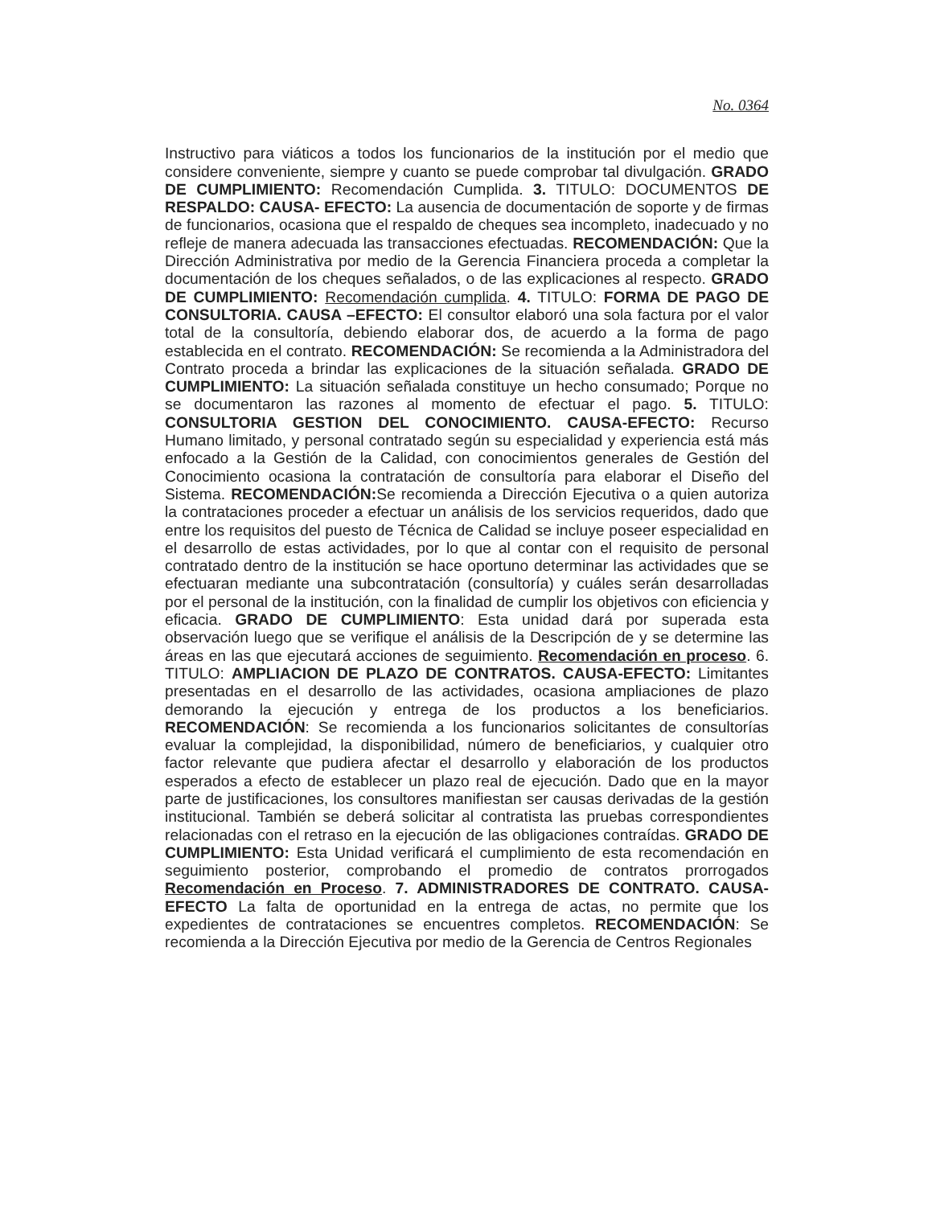No. 0364
Instructivo para viáticos a todos los funcionarios de la institución por el medio que considere conveniente, siempre y cuanto se puede comprobar tal divulgación. GRADO DE CUMPLIMIENTO: Recomendación Cumplida. 3. TITULO: DOCUMENTOS DE RESPALDO: CAUSA- EFECTO: La ausencia de documentación de soporte y de firmas de funcionarios, ocasiona que el respaldo de cheques sea incompleto, inadecuado y no refleje de manera adecuada las transacciones efectuadas. RECOMENDACIÓN: Que la Dirección Administrativa por medio de la Gerencia Financiera proceda a completar la documentación de los cheques señalados, o de las explicaciones al respecto. GRADO DE CUMPLIMIENTO: Recomendación cumplida. 4. TITULO: FORMA DE PAGO DE CONSULTORIA. CAUSA –EFECTO: El consultor elaboró una sola factura por el valor total de la consultoría, debiendo elaborar dos, de acuerdo a la forma de pago establecida en el contrato. RECOMENDACIÓN: Se recomienda a la Administradora del Contrato proceda a brindar las explicaciones de la situación señalada. GRADO DE CUMPLIMIENTO: La situación señalada constituye un hecho consumado; Porque no se documentaron las razones al momento de efectuar el pago. 5. TITULO: CONSULTORIA GESTION DEL CONOCIMIENTO. CAUSA-EFECTO: Recurso Humano limitado, y personal contratado según su especialidad y experiencia está más enfocado a la Gestión de la Calidad, con conocimientos generales de Gestión del Conocimiento ocasiona la contratación de consultoría para elaborar el Diseño del Sistema. RECOMENDACIÓN: Se recomienda a Dirección Ejecutiva o a quien autoriza la contrataciones proceder a efectuar un análisis de los servicios requeridos, dado que entre los requisitos del puesto de Técnica de Calidad se incluye poseer especialidad en el desarrollo de estas actividades, por lo que al contar con el requisito de personal contratado dentro de la institución se hace oportuno determinar las actividades que se efectuaran mediante una subcontratación (consultoría) y cuáles serán desarrolladas por el personal de la institución, con la finalidad de cumplir los objetivos con eficiencia y eficacia. GRADO DE CUMPLIMIENTO: Esta unidad dará por superada esta observación luego que se verifique el análisis de la Descripción de y se determine las áreas en las que ejecutará acciones de seguimiento. Recomendación en proceso. 6. TITULO: AMPLIACION DE PLAZO DE CONTRATOS. CAUSA-EFECTO: Limitantes presentadas en el desarrollo de las actividades, ocasiona ampliaciones de plazo demorando la ejecución y entrega de los productos a los beneficiarios. RECOMENDACIÓN: Se recomienda a los funcionarios solicitantes de consultorías evaluar la complejidad, la disponibilidad, número de beneficiarios, y cualquier otro factor relevante que pudiera afectar el desarrollo y elaboración de los productos esperados a efecto de establecer un plazo real de ejecución. Dado que en la mayor parte de justificaciones, los consultores manifiestan ser causas derivadas de la gestión institucional. También se deberá solicitar al contratista las pruebas correspondientes relacionadas con el retraso en la ejecución de las obligaciones contraídas. GRADO DE CUMPLIMIENTO: Esta Unidad verificará el cumplimiento de esta recomendación en seguimiento posterior, comprobando el promedio de contratos prorrogados Recomendación en Proceso. 7. ADMINISTRADORES DE CONTRATO. CAUSA-EFECTO La falta de oportunidad en la entrega de actas, no permite que los expedientes de contrataciones se encuentres completos. RECOMENDACIÓN: Se recomienda a la Dirección Ejecutiva por medio de la Gerencia de Centros Regionales